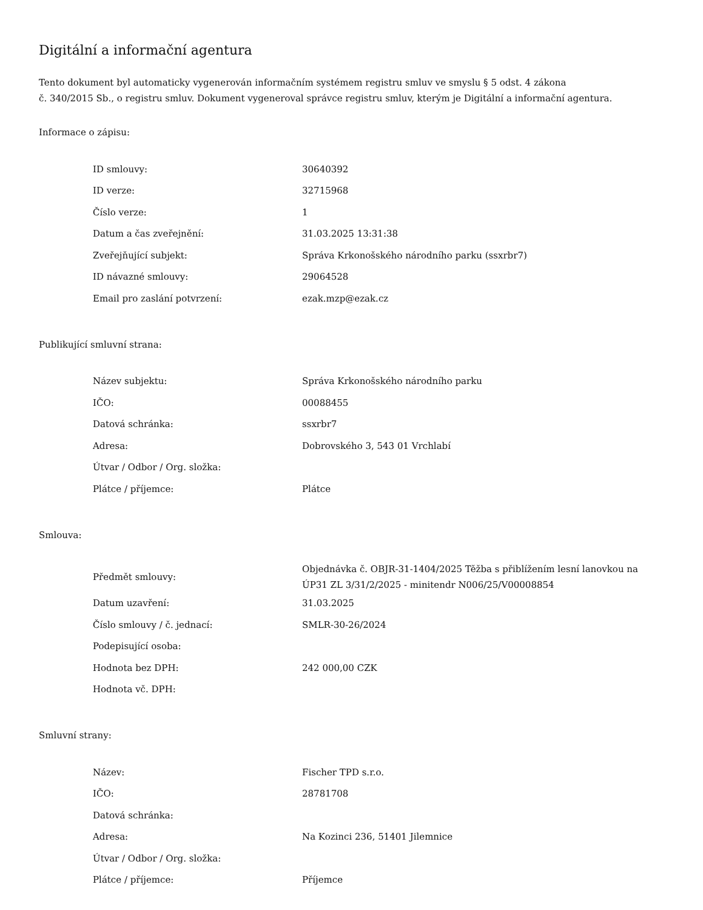Digitální a informační agentura
Tento dokument byl automaticky vygenerován informačním systémem registru smluv ve smyslu § 5 odst. 4 zákona
č. 340/2015 Sb., o registru smluv. Dokument vygeneroval správce registru smluv, kterým je Digitální a informační agentura.
Informace o zápisu:
| ID smlouvy: | 30640392 |
| ID verze: | 32715968 |
| Číslo verze: | 1 |
| Datum a čas zveřejnění: | 31.03.2025 13:31:38 |
| Zveřejňující subjekt: | Správa Krkonošského národního parku (ssxrbr7) |
| ID návazné smlouvy: | 29064528 |
| Email pro zaslání potvrzení: | ezak.mzp@ezak.cz |
Publikující smluvní strana:
| Název subjektu: | Správa Krkonošského národního parku |
| IČO: | 00088455 |
| Datová schránka: | ssxrbr7 |
| Adresa: | Dobrovského 3, 543 01 Vrchlabí |
| Útvar / Odbor / Org. složka: | |
| Plátce / příjemce: | Plátce |
Smlouva:
| Předmět smlouvy: | Objednávka č. OBJR-31-1404/2025 Těžba s přiblížením lesní lanovkou na ÚP31 ZL 3/31/2/2025 - minitendr N006/25/V00008854 |
| Datum uzavření: | 31.03.2025 |
| Číslo smlouvy / č. jednací: | SMLR-30-26/2024 |
| Podepisující osoba: | |
| Hodnota bez DPH: | 242 000,00 CZK |
| Hodnota vč. DPH: | |
Smluvní strany:
| Název: | Fischer TPD s.r.o. |
| IČO: | 28781708 |
| Datová schránka: | |
| Adresa: | Na Kozinci 236, 51401 Jilemnice |
| Útvar / Odbor / Org. složka: | |
| Plátce / příjemce: | Příjemce |